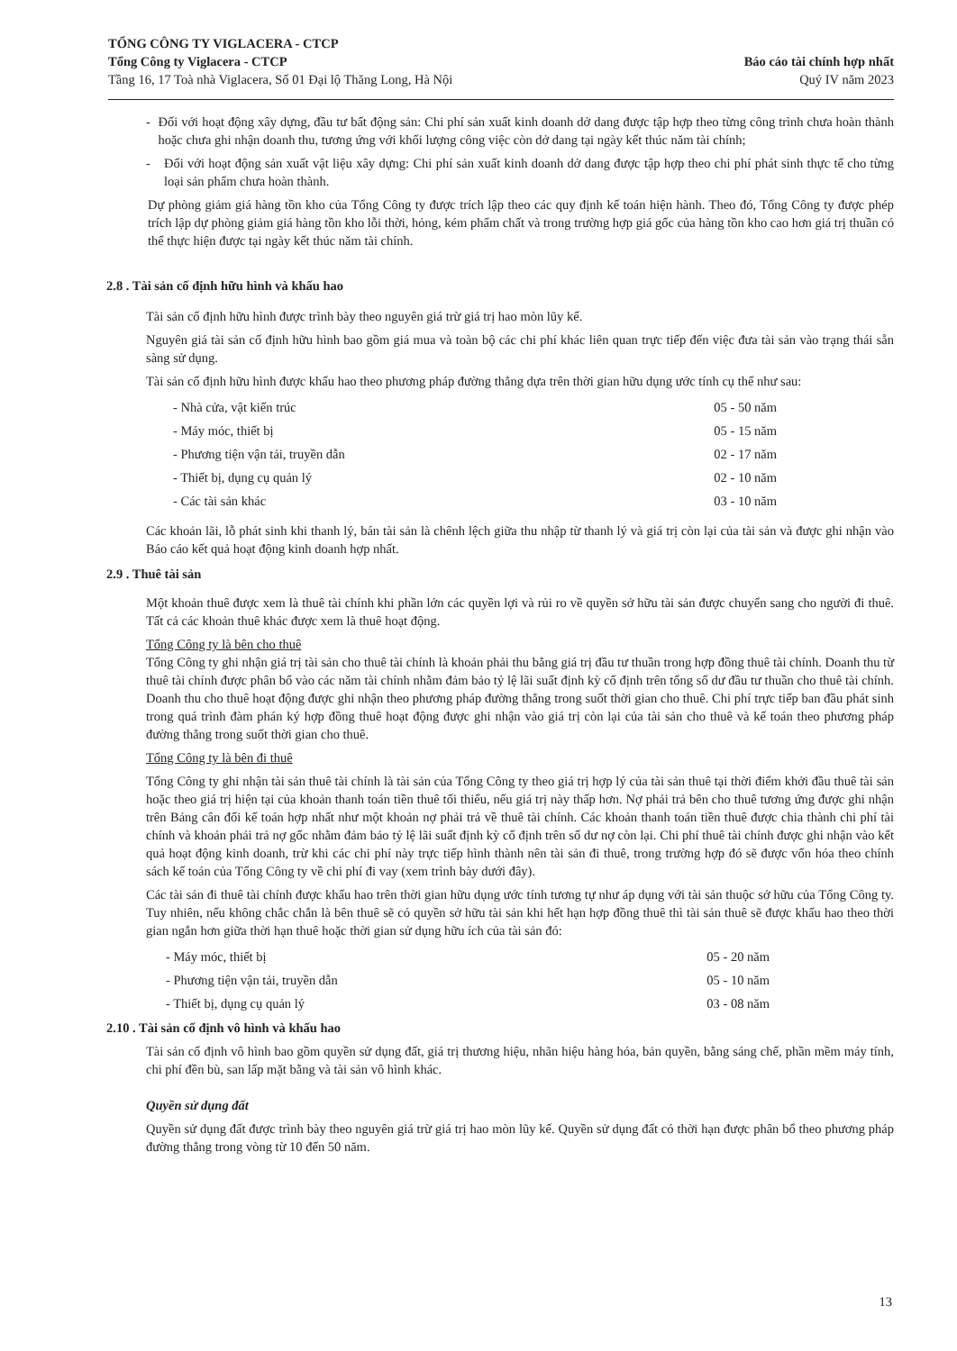TỔNG CÔNG TY VIGLACERA - CTCP
Tổng Công ty Viglacera - CTCP
Tầng 16, 17 Toà nhà Viglacera, Số 01 Đại lộ Thăng Long, Hà Nội
Báo cáo tài chính hợp nhất
Quý IV năm 2023
- Đối với hoạt động xây dựng, đầu tư bất động sản: Chi phí sản xuất kinh doanh dở dang được tập hợp theo từng công trình chưa hoàn thành hoặc chưa ghi nhận doanh thu, tương ứng với khối lượng công việc còn dở dang tại ngày kết thúc năm tài chính;
- Đối với hoạt động sản xuất vật liệu xây dựng: Chi phí sản xuất kinh doanh dở dang được tập hợp theo chi phí phát sinh thực tế cho từng loại sản phẩm chưa hoàn thành.
Dự phòng giảm giá hàng tồn kho của Tổng Công ty được trích lập theo các quy định kế toán hiện hành. Theo đó, Tổng Công ty được phép trích lập dự phòng giảm giá hàng tồn kho lỗi thời, hỏng, kém phẩm chất và trong trường hợp giá gốc của hàng tồn kho cao hơn giá trị thuần có thể thực hiện được tại ngày kết thúc năm tài chính.
2.8 . Tài sản cố định hữu hình và khấu hao
Tài sản cố định hữu hình được trình bày theo nguyên giá trừ giá trị hao mòn lũy kế.
Nguyên giá tài sản cố định hữu hình bao gồm giá mua và toàn bộ các chi phí khác liên quan trực tiếp đến việc đưa tài sản vào trạng thái sẵn sàng sử dụng.
Tài sản cố định hữu hình được khấu hao theo phương pháp đường thẳng dựa trên thời gian hữu dụng ước tính cụ thể như sau:
| - Nhà cửa, vật kiến trúc | 05 - 50 năm |
| - Máy móc, thiết bị | 05 - 15 năm |
| - Phương tiện vận tải, truyền dẫn | 02 - 17 năm |
| - Thiết bị, dụng cụ quản lý | 02 - 10 năm |
| - Các tài sản khác | 03 - 10 năm |
Các khoản lãi, lỗ phát sinh khi thanh lý, bán tài sản là chênh lệch giữa thu nhập từ thanh lý và giá trị còn lại của tài sản và được ghi nhận vào Báo cáo kết quả hoạt động kinh doanh hợp nhất.
2.9 . Thuê tài sản
Một khoản thuê được xem là thuê tài chính khi phần lớn các quyền lợi và rủi ro về quyền sở hữu tài sản được chuyển sang cho người đi thuê. Tất cả các khoản thuê khác được xem là thuê hoạt động.
Tổng Công ty là bên cho thuê
Tổng Công ty ghi nhận giá trị tài sản cho thuê tài chính là khoản phải thu bằng giá trị đầu tư thuần trong hợp đồng thuê tài chính. Doanh thu từ thuê tài chính được phân bổ vào các năm tài chính nhằm đảm bảo tỷ lệ lãi suất định kỳ cố định trên tổng số dư đầu tư thuần cho thuê tài chính. Doanh thu cho thuê hoạt động được ghi nhận theo phương pháp đường thẳng trong suốt thời gian cho thuê. Chi phí trực tiếp ban đầu phát sinh trong quá trình đàm phán ký hợp đồng thuê hoạt động được ghi nhận vào giá trị còn lại của tài sản cho thuê và kế toán theo phương pháp đường thẳng trong suốt thời gian cho thuê.
Tổng Công ty là bên đi thuê
Tổng Công ty ghi nhận tài sản thuê tài chính là tài sản của Tổng Công ty theo giá trị hợp lý của tài sản thuê tại thời điểm khởi đầu thuê tài sản hoặc theo giá trị hiện tại của khoản thanh toán tiền thuê tối thiểu, nếu giá trị này thấp hơn. Nợ phải trả bên cho thuê tương ứng được ghi nhận trên Bảng cân đối kế toán hợp nhất như một khoản nợ phải trả về thuê tài chính. Các khoản thanh toán tiền thuê được chia thành chi phí tài chính và khoản phải trả nợ gốc nhằm đảm bảo tỷ lệ lãi suất định kỳ cố định trên số dư nợ còn lại. Chi phí thuê tài chính được ghi nhận vào kết quả hoạt động kinh doanh, trừ khi các chi phí này trực tiếp hình thành nên tài sản đi thuê, trong trường hợp đó sẽ được vốn hóa theo chính sách kế toán của Tổng Công ty về chi phí đi vay (xem trình bày dưới đây).
Các tài sản đi thuê tài chính được khấu hao trên thời gian hữu dụng ước tính tương tự như áp dụng với tài sản thuộc sở hữu của Tổng Công ty. Tuy nhiên, nếu không chắc chắn là bên thuê sẽ có quyền sở hữu tài sản khi hết hạn hợp đồng thuê thì tài sản thuê sẽ được khấu hao theo thời gian ngắn hơn giữa thời hạn thuê hoặc thời gian sử dụng hữu ích của tài sản đó:
| - Máy móc, thiết bị | 05 - 20 năm |
| - Phương tiện vận tải, truyền dẫn | 05 - 10 năm |
| - Thiết bị, dụng cụ quản lý | 03 - 08 năm |
2.10 . Tài sản cố định vô hình và khấu hao
Tài sản cố định vô hình bao gồm quyền sử dụng đất, giá trị thương hiệu, nhãn hiệu hàng hóa, bản quyền, bằng sáng chế, phần mềm máy tính, chi phí đền bù, san lấp mặt bằng và tài sản vô hình khác.
Quyền sử dụng đất
Quyền sử dụng đất được trình bày theo nguyên giá trừ giá trị hao mòn lũy kế. Quyền sử dụng đất có thời hạn được phân bổ theo phương pháp đường thẳng trong vòng từ 10 đến 50 năm.
13